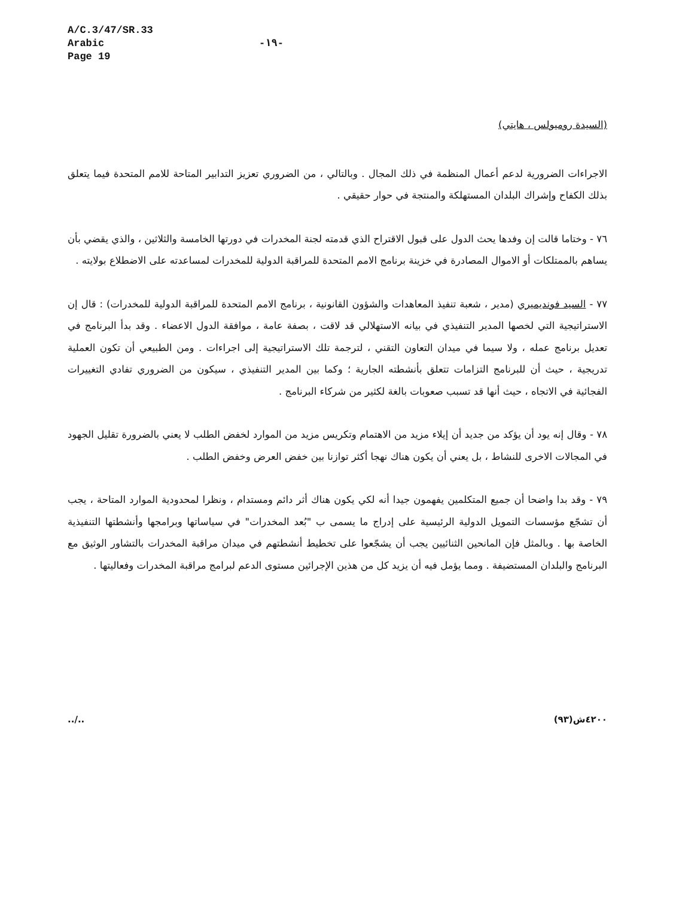A/C.3/47/SR.33
Arabic
Page 19
-١٩-
(السيدة روميولس ، هايتي)
الاجراءات الضرورية لدعم أعمال المنظمة في ذلك المجال . وبالتالي ، من الضروري تعزيز التدابير المتاحة للامم المتحدة فيما يتعلق بذلك الكفاح وإشراك البلدان المستهلكة والمنتجة في حوار حقيقي .
٧٦ - وختاما قالت إن وفدها يحث الدول على قبول الاقتراح الذي قدمته لجنة المخدرات في دورتها الخامسة والثلاثين ، والذي يقضي بأن يساهم بالممتلكات أو الاموال المصادرة في خزينة برنامج الامم المتحدة للمراقبة الدولية للمخدرات لمساعدته على الاضطلاع بولايته .
٧٧ - السيد فونديميري (مدير ، شعبة تنفيذ المعاهدات والشؤون القانونية ، برنامج الامم المتحدة للمراقبة الدولية للمخدرات) : قال إن الاستراتيجية التي لخصها المدير التنفيذي في بيانه الاستهلالي قد لاقت ، بصفة عامة ، موافقة الدول الاعضاء . وقد بدأ البرنامج في تعديل برنامج عمله ، ولا سيما في ميدان التعاون التقني ، لترجمة تلك الاستراتيجية إلى اجراءات . ومن الطبيعي أن تكون العملية تدريجية ، حيث أن للبرنامج التزامات تتعلق بأنشطته الجارية ؛ وكما بين المدير التنفيذي ، سيكون من الضروري تفادي التغييرات الفجائية في الاتجاه ، حيث أنها قد تسبب صعوبات بالغة لكثير من شركاء البرنامج .
٧٨ - وقال إنه يود أن يؤكد من جديد أن إيلاء مزيد من الاهتمام وتكريس مزيد من الموارد لخفض الطلب لا يعني بالضرورة تقليل الجهود في المجالات الاخرى للنشاط ، بل يعني أن يكون هناك نهجا أكثر توازنا بين خفض العرض وخفض الطلب .
٧٩ - وقد بدا واضحا أن جميع المتكلمين يفهمون جيدا أنه لكي يكون هناك أثر دائم ومستدام ، ونظرا لمحدودية الموارد المتاحة ، يجب أن تشجّع مؤسسات التمويل الدولية الرئيسية على إدراج ما يسمى ب "بُعد المخدرات" في سياساتها وبرامجها وأنشطتها التنفيذية الخاصة بها . وبالمثل فإن المانحين الثنائيين يجب أن يشجّعوا على تخطيط أنشطتهم في ميدان مراقبة المخدرات بالتشاور الوثيق مع البرنامج والبلدان المستضيفة . ومما يؤمل فيه أن يزيد كل من هذين الإجرائين مستوى الدعم لبرامج مراقبة المخدرات وفعاليتها .
../.. ٤٢٠٠ش(٩٣)